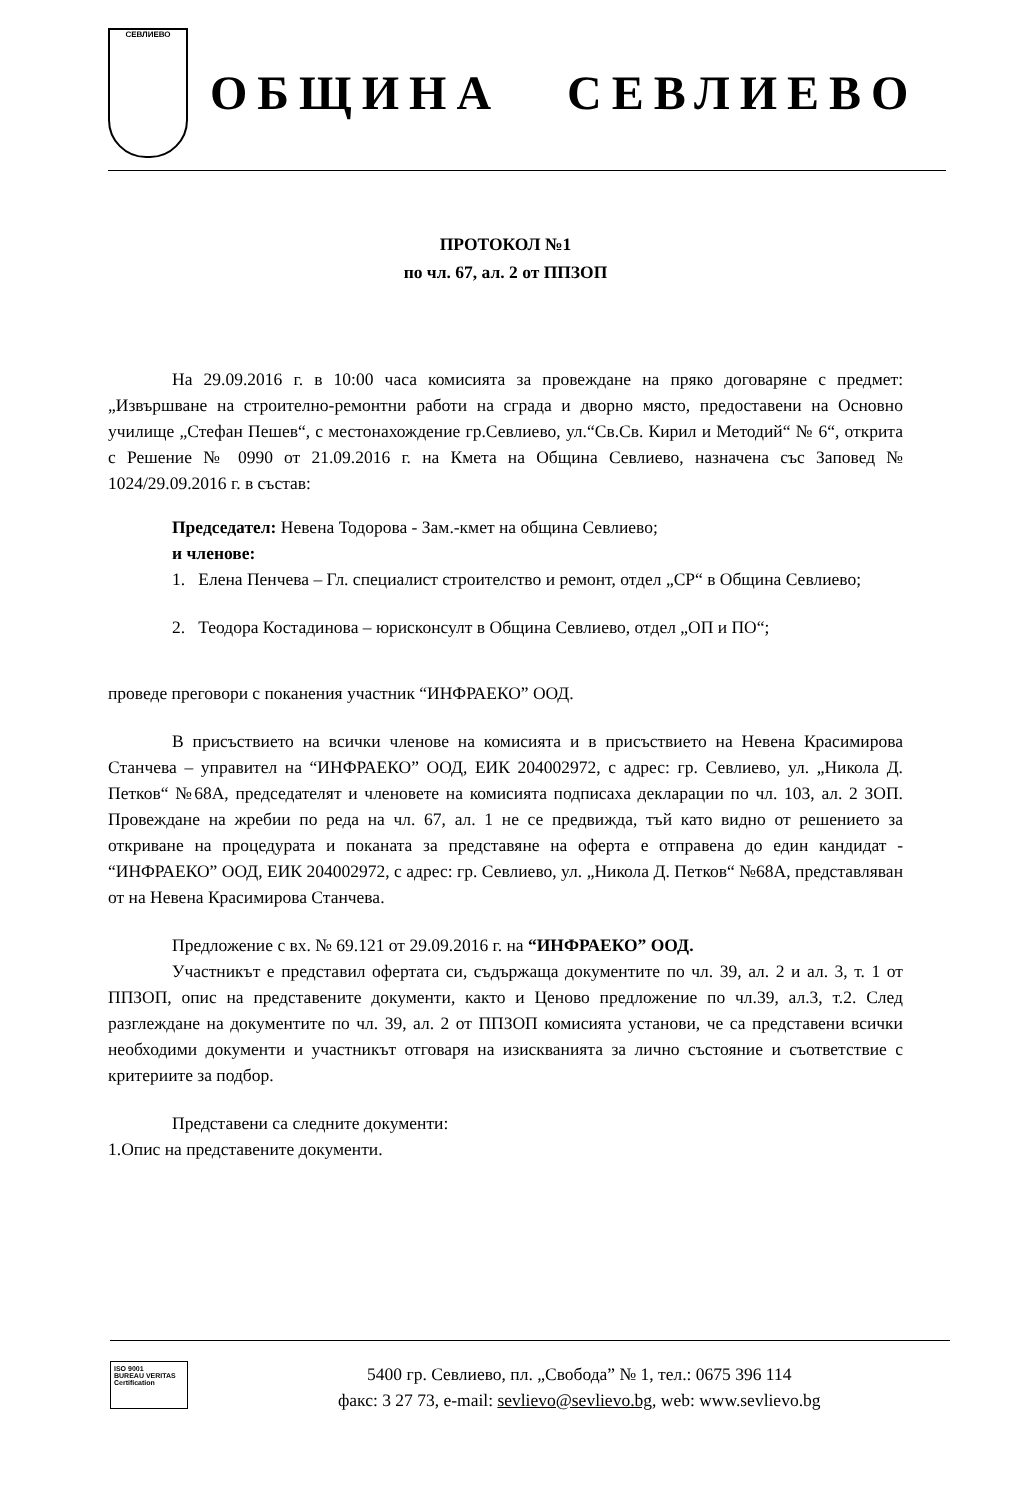СЕВЛИЕВО
ОБЩИНА СЕВЛИЕВО
ПРОТОКОЛ №1
по чл. 67, ал. 2 от ППЗОП
На 29.09.2016 г. в 10:00 часа комисията за провеждане на пряко договаряне с предмет: „Извършване на строително-ремонтни работи на сграда и дворно място, предоставени на Основно училище „Стефан Пешев“, с местонахождение гр.Севлиево, ул.“Св.Св. Кирил и Методий“ № 6“, открита с Решение № 0990 от 21.09.2016 г. на Кмета на Община Севлиево, назначена със Заповед № 1024/29.09.2016 г. в състав:
Председател: Невена Тодорова - Зам.-кмет на община Севлиево;
и членове:
1. Елена Пенчева – Гл. специалист строителство и ремонт, отдел „СР“ в Община Севлиево;
2. Теодора Костадинова – юрисконсулт в Община Севлиево, отдел „ОП и ПО“;
проведе преговори с поканения участник “ИНФРАЕКО” ООД.
В присъствието на всички членове на комисията и в присъствието на Невена Красимирова Станчева – управител на “ИНФРАЕКО” ООД, ЕИК 204002972, с адрес: гр. Севлиево, ул. „Никола Д. Петков“ №68А, председателят и членовете на комисията подписаха декларации по чл. 103, ал. 2 ЗОП. Провеждане на жребии по реда на чл. 67, ал. 1 не се предвижда, тъй като видно от решението за откриване на процедурата и поканата за представяне на оферта е отправена до един кандидат - “ИНФРАЕКО” ООД, ЕИК 204002972, с адрес: гр. Севлиево, ул. „Никола Д. Петков“ №68А, представляван от на Невена Красимирова Станчева.
Предложение с вх. № 69.121 от 29.09.2016 г. на “ИНФРАЕКО” ООД.
Участникът е представил офертата си, съдържаща документите по чл. 39, ал. 2 и ал. 3, т. 1 от ППЗОП, опис на представените документи, както и Ценово предложение по чл.39, ал.3, т.2. След разглеждане на документите по чл. 39, ал. 2 от ППЗОП комисията установи, че са представени всички необходими документи и участникът отговаря на изискванията за лично състояние и съответствие с критериите за подбор.
Представени са следните документи:
1.Опис на представените документи.
ISO 9001
BUREAU VERITAS
Certification
5400 гр. Севлиево, пл. „Свобода” № 1, тел.: 0675 396 114
факс: 3 27 73, e-mail: sevlievo@sevlievo.bg, web: www.sevlievo.bg